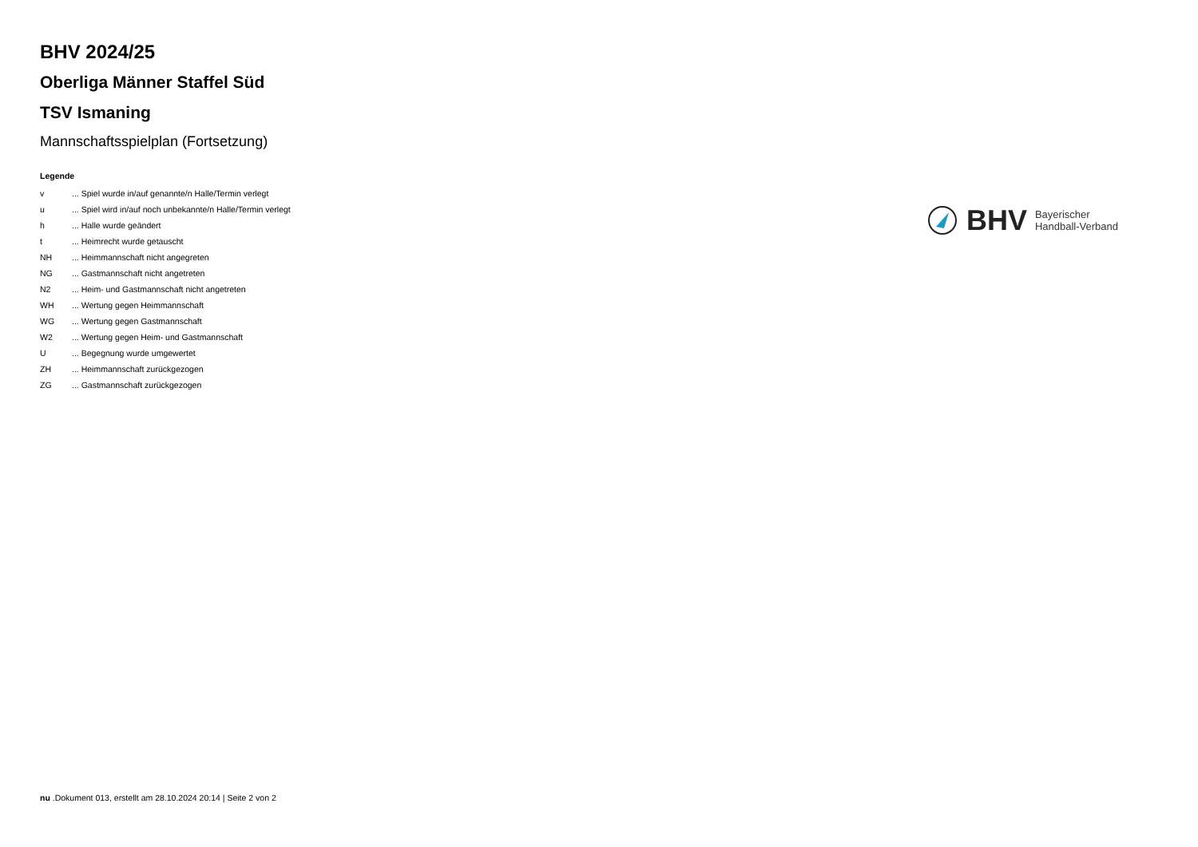BHV 2024/25
Oberliga Männer Staffel Süd
TSV Ismaning
Mannschaftsspielplan (Fortsetzung)
Legende
| v | ... Spiel wurde in/auf genannte/n Halle/Termin verlegt |
| u | ... Spiel wird in/auf noch unbekannte/n Halle/Termin verlegt |
| h | ... Halle wurde geändert |
| t | ... Heimrecht wurde getauscht |
| NH | ... Heimmannschaft nicht angegreten |
| NG | ... Gastmannschaft nicht angetreten |
| N2 | ... Heim- und Gastmannschaft nicht angetreten |
| WH | ... Wertung gegen Heimmannschaft |
| WG | ... Wertung gegen Gastmannschaft |
| W2 | ... Wertung gegen Heim- und Gastmannschaft |
| U | ... Begegnung wurde umgewertet |
| ZH | ... Heimmannschaft zurückgezogen |
| ZG | ... Gastmannschaft zurückgezogen |
BHV Bayerischer
Handball-Verband
nu .Dokument 013, erstellt am 28.10.2024 20:14 | Seite 2 von 2